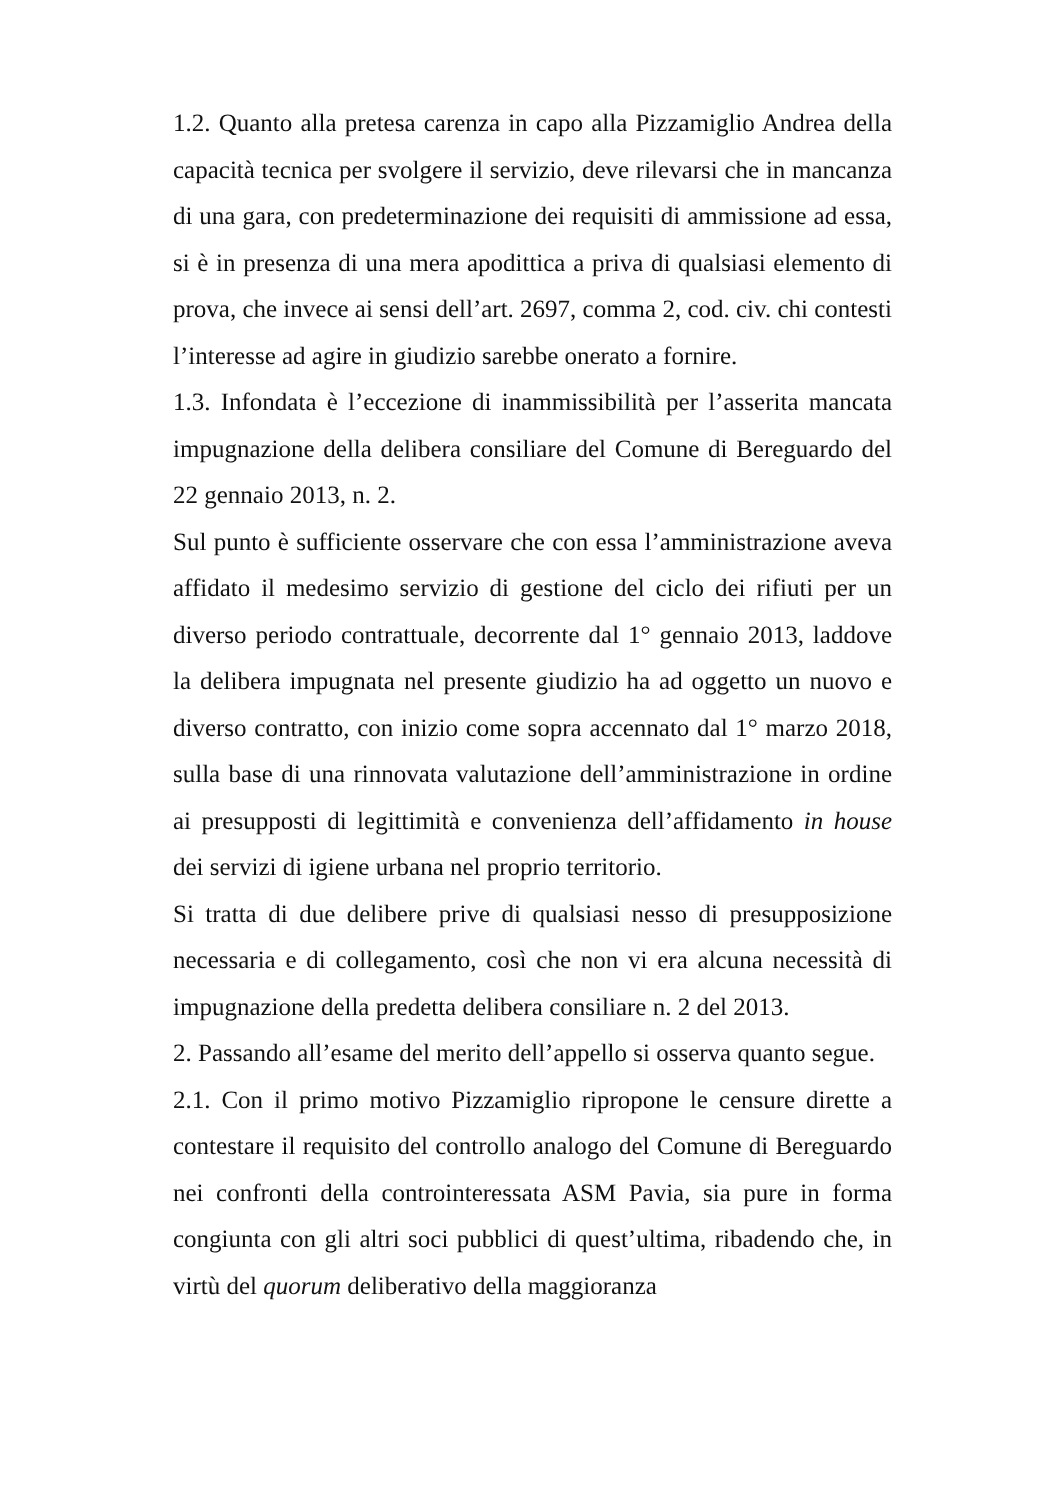1.2. Quanto alla pretesa carenza in capo alla Pizzamiglio Andrea della capacità tecnica per svolgere il servizio, deve rilevarsi che in mancanza di una gara, con predeterminazione dei requisiti di ammissione ad essa, si è in presenza di una mera apodittica a priva di qualsiasi elemento di prova, che invece ai sensi dell’art. 2697, comma 2, cod. civ. chi contesti l’interesse ad agire in giudizio sarebbe onerato a fornire.
1.3. Infondata è l’eccezione di inammissibilità per l’asserita mancata impugnazione della delibera consiliare del Comune di Bereguardo del 22 gennaio 2013, n. 2.
Sul punto è sufficiente osservare che con essa l’amministrazione aveva affidato il medesimo servizio di gestione del ciclo dei rifiuti per un diverso periodo contrattuale, decorrente dal 1° gennaio 2013, laddove la delibera impugnata nel presente giudizio ha ad oggetto un nuovo e diverso contratto, con inizio come sopra accennato dal 1° marzo 2018, sulla base di una rinnovata valutazione dell’amministrazione in ordine ai presupposti di legittimità e convenienza dell’affidamento in house dei servizi di igiene urbana nel proprio territorio.
Si tratta di due delibere prive di qualsiasi nesso di presupposizione necessaria e di collegamento, così che non vi era alcuna necessità di impugnazione della predetta delibera consiliare n. 2 del 2013.
2. Passando all’esame del merito dell’appello si osserva quanto segue.
2.1. Con il primo motivo Pizzamiglio ripropone le censure dirette a contestare il requisito del controllo analogo del Comune di Bereguardo nei confronti della controinteressata ASM Pavia, sia pure in forma congiunta con gli altri soci pubblici di quest’ultima, ribadendo che, in virtù del quorum deliberativo della maggioranza